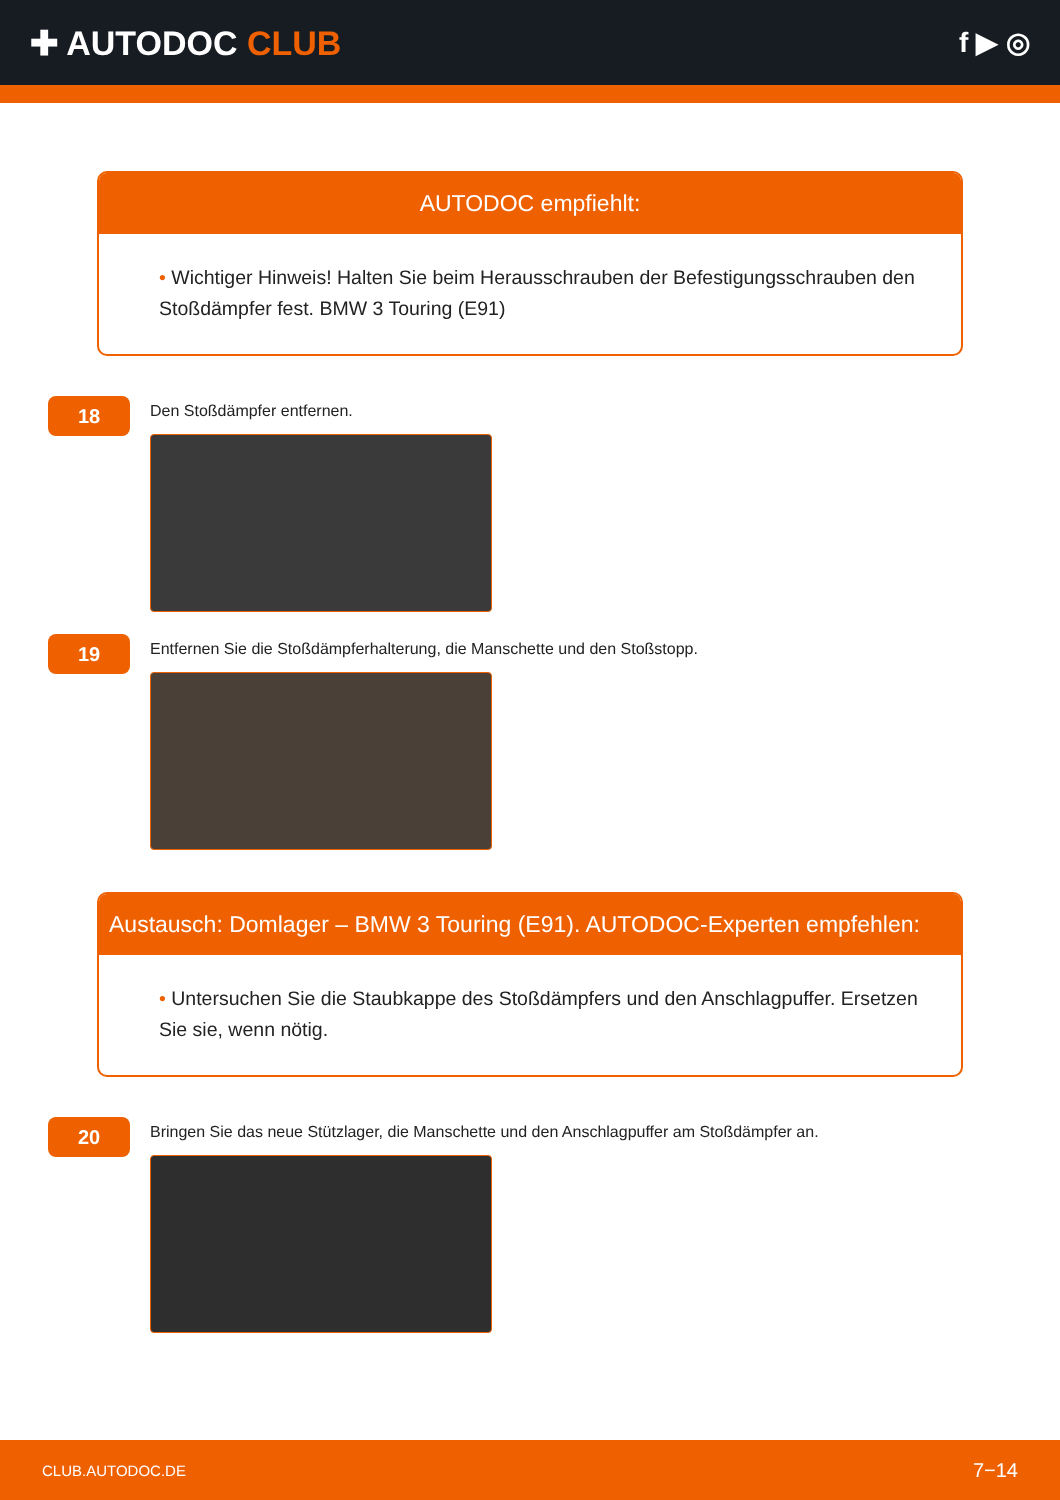✚ AUTODOC CLUB
f ▶ ◎
AUTODOC empfiehlt:
• Wichtiger Hinweis! Halten Sie beim Herausschrauben der Befestigungsschrauben den Stoßdämpfer fest. BMW 3 Touring (E91)
18
Den Stoßdämpfer entfernen.
19
Entfernen Sie die Stoßdämpferhalterung, die Manschette und den Stoßstopp.
Austausch: Domlager – BMW 3 Touring (E91). AUTODOC-Experten empfehlen:
• Untersuchen Sie die Staubkappe des Stoßdämpfers und den Anschlagpuffer. Ersetzen Sie sie, wenn nötig.
20
Bringen Sie das neue Stützlager, die Manschette und den Anschlagpuffer am Stoßdämpfer an.
CLUB.AUTODOC.DE 7−14